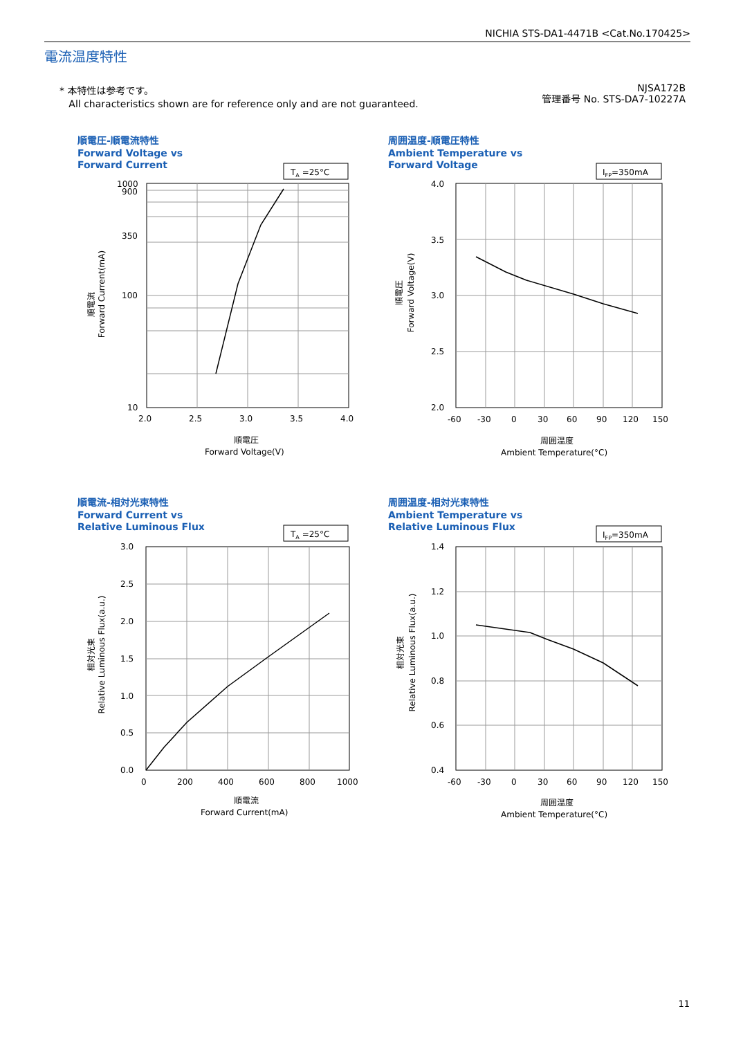NICHIA STS-DA1-4471B <Cat.No.170425>
電流温度特性
* 本特性は参考です。
All characteristics shown are for reference only and are not guaranteed.
NJSA172B
管理番号 No. STS-DA7-10227A
順電圧-順電流特性
Forward Voltage vs
Forward Current
TA =25°C
1000
900
350
100
10
2.0
2.5
3.0
3.5
4.0
順電圧
Forward Voltage(V)
順電流
Forward Current(mA)
周囲温度-順電圧特性
Ambient Temperature vs
Forward Voltage
IFP=350mA
4.0
3.5
3.0
2.5
2.0
-60
-30
0
30
60
90
120
150
周囲温度
Ambient Temperature(°C)
順電圧
Forward Voltage(V)
順電流-相対光束特性
Forward Current vs
Relative Luminous Flux
TA =25°C
3.0
2.5
2.0
1.5
1.0
0.5
0.0
0
200
400
600
800
1000
順電流
Forward Current(mA)
相対光束
Relative Luminous Flux(a.u.)
周囲温度-相対光束特性
Ambient Temperature vs
Relative Luminous Flux
IFP=350mA
1.4
1.2
1.0
0.8
0.6
0.4
-60
-30
0
30
60
90
120
150
周囲温度
Ambient Temperature(°C)
相対光束
Relative Luminous Flux(a.u.)
11